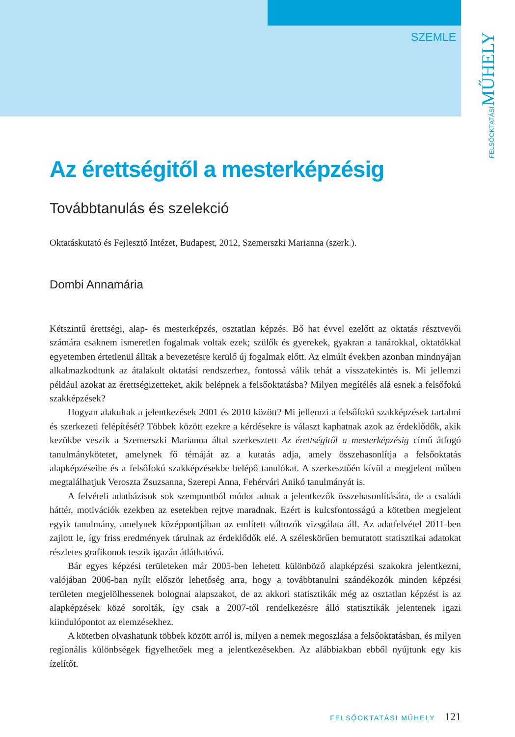SZEMLE
FELSŐOKTATÁSI MŰHELY
Az érettségitől a mesterképzésig
Továbbtanulás és szelekció
Oktatáskutató és Fejlesztő Intézet, Budapest, 2012, Szemerszki Marianna (szerk.).
Dombi Annamária
Kétszintű érettségi, alap- és mesterképzés, osztatlan képzés. Bő hat évvel ezelőtt az oktatás résztvevői számára csaknem ismeretlen fogalmak voltak ezek; szülők és gyerekek, gyakran a tanárokkal, oktatókkal egyetemben értetlenül álltak a bevezetésre kerülő új fogalmak előtt. Az elmúlt években azonban mindnyájan alkalmazkodtunk az átalakult oktatási rendszerhez, fontossá válik tehát a visszatekintés is. Mi jellemzi például azokat az érettségizetteket, akik belépnek a felsőoktatásba? Milyen megítélés alá esnek a felsőfokú szakképzések?
Hogyan alakultak a jelentkezések 2001 és 2010 között? Mi jellemzi a felsőfokú szakképzések tartalmi és szerkezeti felépítését? Többek között ezekre a kérdésekre is választ kaphatnak azok az érdeklődők, akik kezükbe veszik a Szemerszki Marianna által szerkesztett Az érettségitől a mesterképzésig című átfogó tanulmánykötetet, amelynek fő témáját az a kutatás adja, amely összehasonlítja a felsőoktatás alapképzéseibe és a felsőfokú szakképzésekbe belépő tanulókat. A szerkesztőén kívül a megjelent műben megtalálhatjuk Veroszta Zsuzsanna, Szerepi Anna, Fehérvári Anikó tanulmányát is.
A felvételi adatbázisok sok szempontból módot adnak a jelentkezők összehasonlítására, de a családi háttér, motivációk ezekben az esetekben rejtve maradnak. Ezért is kulcsfontosságú a kötetben megjelent egyik tanulmány, amelynek középpontjában az említett változók vizsgálata áll. Az adatfelvétel 2011-ben zajlott le, így friss eredmények tárulnak az érdeklődők elé. A széleskörűen bemutatott statisztikai adatokat részletes grafikonok teszik igazán átláthatóvá.
Bár egyes képzési területeken már 2005-ben lehetett különböző alapképzési szakokra jelentkezni, valójában 2006-ban nyílt először lehetőség arra, hogy a továbbtanulni szándékozók minden képzési területen megjelölhessenek bolognai alapszakot, de az akkori statisztikák még az osztatlan képzést is az alapképzések közé sorolták, így csak a 2007-től rendelkezésre álló statisztikák jelentenek igazi kiindulópontot az elemzésekhez.
A kötetben olvashatunk többek között arról is, milyen a nemek megoszlása a felsőoktatásban, és milyen regionális különbségek figyelhetőek meg a jelentkezésekben. Az alábbiakban ebből nyújtunk egy kis ízelítőt.
FELSŐOKTATÁSI MŰHELY 121